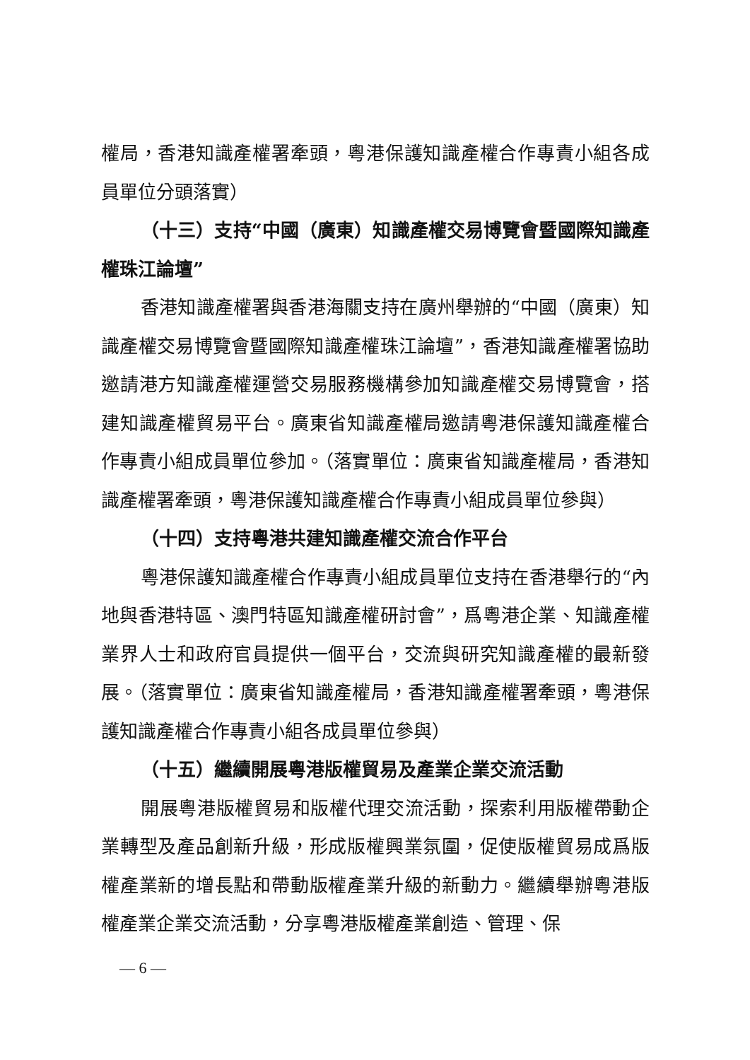權局，香港知識產權署牽頭，粵港保護知識產權合作專責小組各成員單位分頭落實）
（十三）支持“中國（廣東）知識產權交易博覽會暨國際知識產權珠江論壇”
香港知識產權署與香港海關支持在廣州舉辦的“中國（廣東）知識產權交易博覽會暨國際知識產權珠江論壇”，香港知識產權署協助邀請港方知識產權運營交易服務機構參加知識產權交易博覽會，搭建知識產權貿易平台。廣東省知識產權局邀請粵港保護知識產權合作專責小組成員單位參加。（落實單位：廣東省知識產權局，香港知識產權署牽頭，粵港保護知識產權合作專責小組成員單位參與）
（十四）支持粵港共建知識產權交流合作平台
粵港保護知識產權合作專責小組成員單位支持在香港舉行的“內地與香港特區、澳門特區知識產權研討會”，爲粵港企業、知識產權業界人士和政府官員提供一個平台，交流與研究知識產權的最新發展。（落實單位：廣東省知識產權局，香港知識產權署牽頭，粵港保護知識產權合作專責小組各成員單位參與）
（十五）繼續開展粵港版權貿易及產業企業交流活動
開展粵港版權貿易和版權代理交流活動，探索利用版權帶動企業轉型及產品創新升級，形成版權興業氛圍，促使版權貿易成爲版權產業新的增長點和帶動版權產業升級的新動力。繼續舉辦粵港版權產業企業交流活動，分享粵港版權產業創造、管理、保
— 6 —